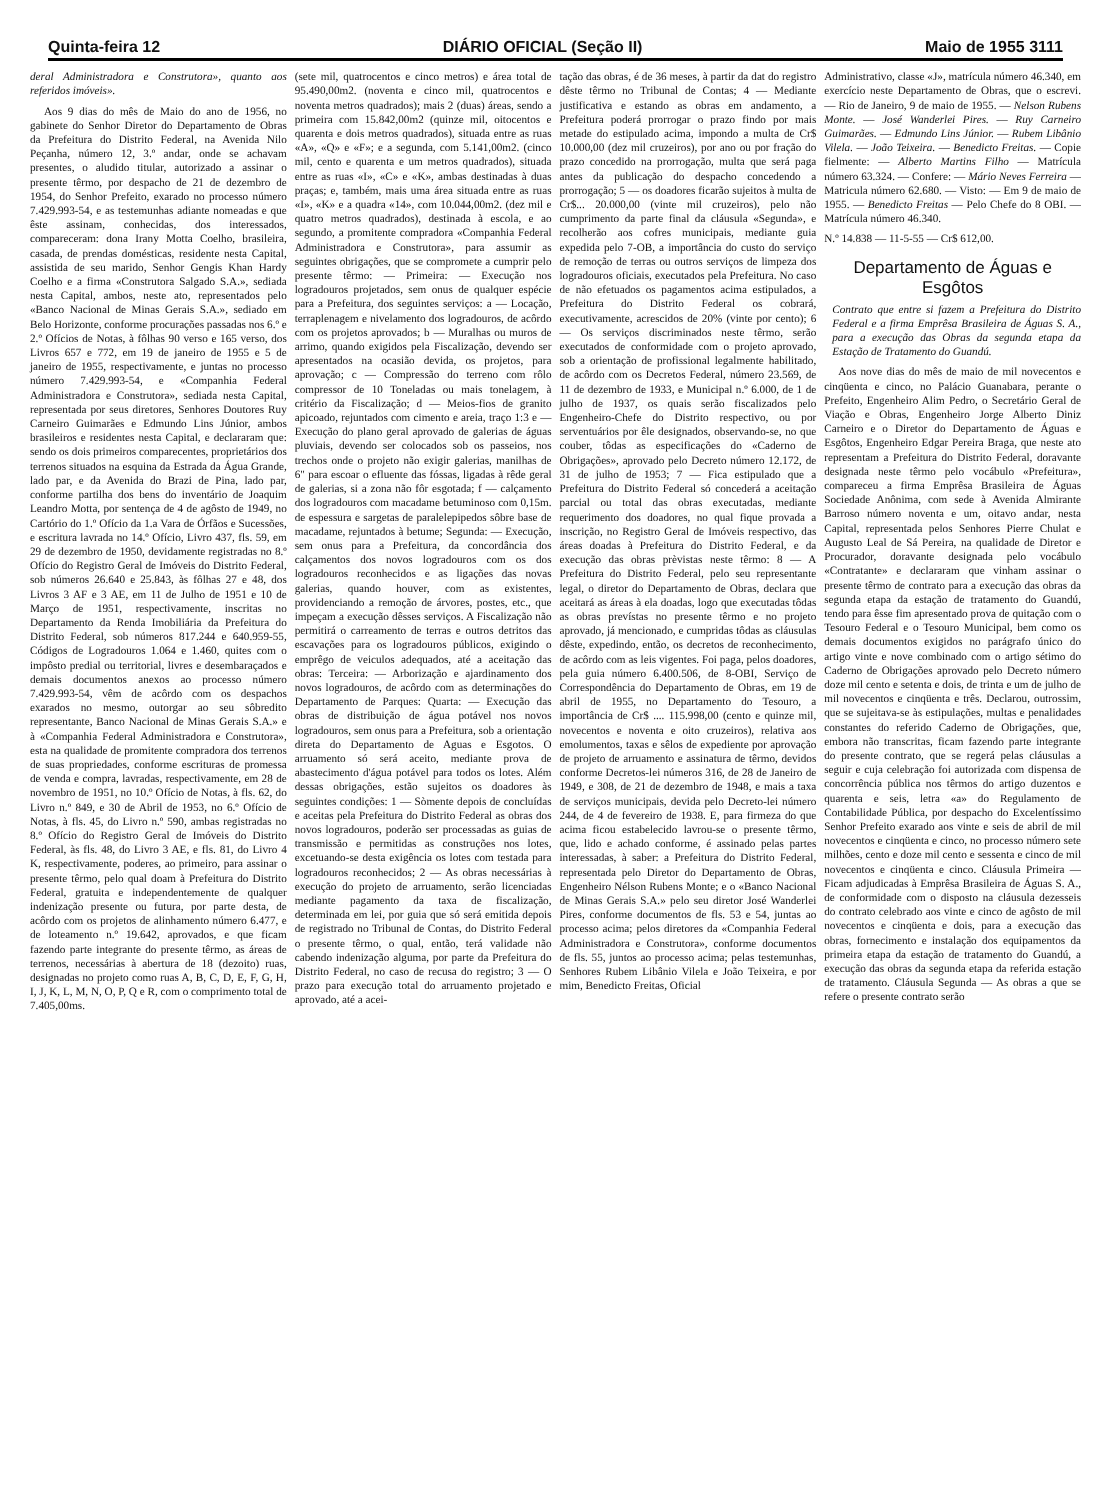Quinta-feira 12 DIÁRIO OFICIAL (Seção II) Maio de 1955 3111
deral Administradora e Construtora», quanto aos referidos imóveis».
Aos 9 dias do mês de Maio do ano de 1956, no gabinete do Senhor Diretor do Departamento de Obras da Prefeitura do Distrito Federal, na Avenida Nilo Peçanha, número 12, 3.º andar, onde se achavam presentes, o aludido titular, autorizado a assinar o presente têrmo, por despacho de 21 de dezembro de 1954, do Senhor Prefeito, exarado no processo número 7.429.993-54, e as testemunhas adiante nomeadas e que êste assinam, conhecidas, dos interessados, compareceram: dona Irany Motta Coelho, brasileira, casada, de prendas domésticas, residente nesta Capital, assistida de seu marido, Senhor Gengis Khan Hardy Coelho e a firma «Construtora Salgado S.A.», sediada nesta Capital, ambos, neste ato, representados pelo «Banco Nacional de Minas Gerais S.A.», sediado em Belo Horizonte, conforme procurações passadas nos 6.º e 2.º Ofícios de Notas, à fôlhas 90 verso e 165 verso, dos Livros 657 e 772, em 19 de janeiro de 1955 e 5 de janeiro de 1955, respectivamente, e juntas no processo número 7.429.993-54, e «Companhia Federal Administradora e Construtora», sediada nesta Capital, representada por seus diretores, Senhores Doutores Ruy Carneiro Guimarães e Edmundo Lins Júnior, ambos brasileiros e residentes nesta Capital, e declararam que: sendo os dois primeiros comparecentes, proprietários dos terrenos situados na esquina da Estrada da Água Grande, lado par, e da Avenida do Brazi de Pina, lado par, conforme partilha dos bens do inventário de Joaquim Leandro Motta, por sentença de 4 de agôsto de 1949, no Cartório do 1.º Ofício da 1.a Vara de Órfãos e Sucessões, e escritura lavrada no 14.º Ofício, Livro 437, fls. 59, em 29 de dezembro de 1950, devidamente registradas no 8.º Ofício do Registro Geral de Imóveis do Distrito Federal, sob números 26.640 e 25.843, às fôlhas 27 e 48, dos Livros 3 AF e 3 AE, em 11 de Julho de 1951 e 10 de Março de 1951, respectivamente, inscritas no Departamento da Renda Imobiliária da Prefeitura do Distrito Federal, sob números 817.244 e 640.959-55, Códigos de Logradouros 1.064 e 1.460, quites com o impôsto predial ou territorial, livres e desembaraçados e demais documentos anexos ao processo número 7.429.993-54, vêm de acôrdo com os despachos exarados no mesmo, outorgar ao seu sôbredito representante, Banco Nacional de Minas Gerais S.A.» e à «Companhia Federal Administradora e Construtora», esta na qualidade de promitente compradora dos terrenos de suas propriedades, conforme escrituras de promessa de venda e compra, lavradas, respectivamente, em 28 de novembro de 1951, no 10.º Ofício de Notas, à fls. 62, do Livro n.º 849, e 30 de Abril de 1953, no 6.º Ofício de Notas, à fls. 45, do Livro n.º 590, ambas registradas no 8.º Ofício do Registro Geral de Imóveis do Distrito Federal, às fls. 48, do Livro 3 AE, e fls. 81, do Livro 4 K, respectivamente, poderes, ao primeiro, para assinar o presente têrmo, pelo qual doam à Prefeitura do Distrito Federal, gratuita e independentemente de qualquer indenização presente ou futura, por parte desta, de acôrdo com os projetos de alinhamento número 6.477, e de loteamento n.º 19.642, aprovados, e que ficam fazendo parte integrante do presente têrmo, as áreas de terrenos, necessárias à abertura de 18 (dezoito) ruas, designadas no projeto como ruas A, B, C, D, E, F, G, H, I, J, K, L, M, N, O, P, Q e R, com o comprimento total de 7.405,00ms.
(sete mil, quatrocentos e cinco metros) e área total de 95.490,00m2. (noventa e cinco mil, quatrocentos e noventa metros quadrados); mais 2 (duas) áreas, sendo a primeira com 15.842,00m2 (quinze mil, oitocentos e quarenta e dois metros quadrados), situada entre as ruas «A», «Q» e «F»; e a segunda, com 5.141,00m2. (cinco mil, cento e quarenta e um metros quadrados), situada entre as ruas «I», «C» e «K», ambas destinadas à duas praças; e, também, mais uma área situada entre as ruas «I», «K» e a quadra «14», com 10.044,00m2. (dez mil e quatro metros quadrados), destinada à escola, e ao segundo, a promitente compradora «Companhia Federal Administradora e Construtora», para assumir as seguintes obrigações, que se compromete a cumprir pelo presente têrmo: — Primeira: — Execução nos logradouros projetados, sem onus de qualquer espécie para a Prefeitura, dos seguintes serviços: a — Locação, terraplenagem e nivelamento dos logradouros, de acôrdo com os projetos aprovados; b — Muralhas ou muros de arrimo, quando exigidos pela Fiscalização, devendo ser apresentados na ocasião devida, os projetos, para aprovação; c — Compressão do terreno com rôlo compressor de 10 Toneladas ou mais tonelagem, à critério da Fiscalização; d — Meios-fios de granito apicoado, rejuntados com cimento e areia, traço 1:3 e — Execução do plano geral aprovado de galerias de águas pluviais, devendo ser colocados sob os passeios, nos trechos onde o projeto não exigir galerias, manilhas de 6" para escoar o efluente das fóssas, ligadas à rêde geral de galerias, si a zona não fôr esgotada; f — calçamento dos logradouros com macadame betuminoso com 0,15m. de espessura e sargetas de paralelepipedos sôbre base de macadame, rejuntados à betume; Segunda: — Execução, sem onus para a Prefeitura, da concordância dos calçamentos dos novos logradouros com os dos logradouros reconhecidos e as ligações das novas galerias, quando houver, com as existentes, providenciando a remoção de árvores, postes, etc., que impeçam a execução dêsses serviços. A Fiscalização não permitirá o carreamento de terras e outros detritos das escavações para os logradouros públicos, exigindo o emprêgo de veiculos adequados, até a aceitação das obras: Terceira: — Arborização e ajardinamento dos novos logradouros, de acôrdo com as determinações do Departamento de Parques: Quarta: — Execução das obras de distribuição de água potável nos novos logradouros, sem onus para a Prefeitura, sob a orientação direta do Departamento de Aguas e Esgotos. O arruamento só será aceito, mediante prova de abastecimento d'água potável para todos os lotes. Além dessas obrigações, estão sujeitos os doadores às seguintes condições: 1 — Sòmente depois de concluídas e aceitas pela Prefeitura do Distrito Federal as obras dos novos logradouros, poderão ser processadas as guias de transmissão e permitidas as construções nos lotes, excetuando-se desta exigência os lotes com testada para logradouros reconhecidos; 2 — As obras necessárias à execução do projeto de arruamento, serão licenciadas mediante pagamento da taxa de fiscalização, determinada em lei, por guia que só será emitida depois de registrado no Tribunal de Contas, do Distrito Federal o presente têrmo, o qual, então, terá validade não cabendo indenização alguma, por parte da Prefeitura do Distrito Federal, no caso de recusa do registro; 3 — O prazo para execução total do arruamento projetado e aprovado, até a acei-
tação das obras, é de 36 meses, à partir da dat do registro dêste têrmo no Tribunal de Contas; 4 — Mediante justificativa e estando as obras em andamento, a Prefeitura poderá prorrogar o prazo findo por mais metade do estipulado acima, impondo a multa de Cr$ 10.000,00 (dez mil cruzeiros), por ano ou por fração do prazo concedido na prorrogação, multa que será paga antes da publicação do despacho concedendo a prorrogação; 5 — os doadores ficarão sujeitos à multa de Cr$... 20.000,00 (vinte mil cruzeiros), pelo não cumprimento da parte final da cláusula «Segunda», e recolherão aos cofres municipais, mediante guia expedida pelo 7-OB, a importância do custo do serviço de remoção de terras ou outros serviços de limpeza dos logradouros oficiais, executados pela Prefeitura. No caso de não efetuados os pagamentos acima estipulados, a Prefeitura do Distrito Federal os cobrará, executivamente, acrescidos de 20% (vinte por cento); 6 — Os serviços discriminados neste têrmo, serão executados de conformidade com o projeto aprovado, sob a orientação de profissional legalmente habilitado, de acôrdo com os Decretos Federal, número 23.569, de 11 de dezembro de 1933, e Municipal n.º 6.000, de 1 de julho de 1937, os quais serão fiscalizados pelo Engenheiro-Chefe do Distrito respectivo, ou por serventuários por êle designados, observando-se, no que couber, tôdas as especificações do «Caderno de Obrigações», aprovado pelo Decreto número 12.172, de 31 de julho de 1953; 7 — Fica estipulado que a Prefeitura do Distrito Federal só concederá a aceitação parcial ou total das obras executadas, mediante requerimento dos doadores, no qual fique provada a inscrição, no Registro Geral de Imóveis respectivo, das áreas doadas à Prefeitura do Distrito Federal, e da execução das obras prèvistas neste têrmo: 8 — A Prefeitura do Distrito Federal, pelo seu representante legal, o diretor do Departamento de Obras, declara que aceitará as áreas à ela doadas, logo que executadas tôdas as obras prevístas no presente têrmo e no projeto aprovado, já mencionado, e cumpridas tôdas as cláusulas dêste, expedindo, então, os decretos de reconhecimento, de acôrdo com as leis vigentes. Foi paga, pelos doadores, pela guia número 6.400.506, de 8-OBI, Serviço de Correspondência do Departamento de Obras, em 19 de abril de 1955, no Departamento do Tesouro, a importância de Cr$ .... 115.998,00 (cento e quinze mil, novecentos e noventa e oito cruzeiros), relativa aos emolumentos, taxas e sêlos de expediente por aprovação de projeto de arruamento e assinatura de têrmo, devidos conforme Decretos-lei números 316, de 28 de Janeiro de 1949, e 308, de 21 de dezembro de 1948, e mais a taxa de serviços municipais, devida pelo Decreto-lei número 244, de 4 de fevereiro de 1938. E, para firmeza do que acima ficou estabelecido lavrou-se o presente têrmo, que, lido e achado conforme, é assinado pelas partes interessadas, à saber: a Prefeitura do Distrito Federal, representada pelo Diretor do Departamento de Obras, Engenheiro Nélson Rubens Monte; e o «Banco Nacional de Minas Gerais S.A.» pelo seu diretor José Wanderlei Pires, conforme documentos de fls. 53 e 54, juntas ao processo acima; pelos diretores da «Companhia Federal Administradora e Construtora», conforme documentos de fls. 55, juntos ao processo acima; pelas testemunhas, Senhores Rubem Libânio Vilela e João Teixeira, e por mim, Benedicto Freitas, Oficial
Administrativo, classe «J», matrícula número 46.340, em exercício neste Departamento de Obras, que o escrevi. — Rio de Janeiro, 9 de maio de 1955. — Nelson Rubens Monte. — José Wanderlei Pires. — Ruy Carneiro Guimarães. — Edmundo Lins Júnior. — Rubem Libânio Vilela. — João Teixeira. — Benedicto Freitas. — Copie fielmente: — Alberto Martins Filho — Matrícula número 63.324. — Confere: — Mário Neves Ferreira — Matricula número 62.680. — Visto: — Em 9 de maio de 1955. — Benedicto Freitas — Pelo Chefe do 8 OBI. — Matrícula número 46.340.
N.º 14.838 — 11-5-55 — Cr$ 612,00.
Departamento de Águas e Esgôtos
Contrato que entre si fazem a Prefeitura do Distrito Federal e a firma Emprêsa Brasileira de Águas S. A., para a execução das Obras da segunda etapa da Estação de Tratamento do Guandú.
Aos nove dias do mês de maio de mil novecentos e cinqüenta e cinco, no Palácio Guanabara, perante o Prefeito, Engenheiro Alim Pedro, o Secretário Geral de Viação e Obras, Engenheiro Jorge Alberto Diniz Carneiro e o Diretor do Departamento de Águas e Esgôtos, Engenheiro Edgar Pereira Braga, que neste ato representam a Prefeitura do Distrito Federal, doravante designada neste têrmo pelo vocábulo «Prefeitura», compareceu a firma Emprêsa Brasileira de Águas Sociedade Anônima, com sede à Avenida Almirante Barroso número noventa e um, oitavo andar, nesta Capital, representada pelos Senhores Pierre Chulat e Augusto Leal de Sá Pereira, na qualidade de Diretor e Procurador, doravante designada pelo vocábulo «Contratante» e declararam que vinham assinar o presente têrmo de contrato para a execução das obras da segunda etapa da estação de tratamento do Guandú, tendo para êsse fim apresentado prova de quitação com o Tesouro Federal e o Tesouro Municipal, bem como os demais documentos exigidos no parágrafo único do artigo vinte e nove combinado com o artigo sétimo do Caderno de Obrigações aprovado pelo Decreto número doze mil cento e setenta e dois, de trinta e um de julho de mil novecentos e cinqüenta e três. Declarou, outrossim, que se sujeitava-se às estipulações, multas e penalidades constantes do referido Caderno de Obrigações, que, embora não transcritas, ficam fazendo parte integrante do presente contrato, que se regerá pelas cláusulas a seguir e cuja celebração foi autorizada com dispensa de concorrência pública nos têrmos do artigo duzentos e quarenta e seis, letra «a» do Regulamento de Contabilidade Pública, por despacho do Excelentíssimo Senhor Prefeito exarado aos vinte e seis de abril de mil novecentos e cinqüenta e cinco, no processo número sete milhões, cento e doze mil cento e sessenta e cinco de mil novecentos e cinqüenta e cinco. Cláusula Primeira — Ficam adjudicadas à Emprêsa Brasileira de Águas S. A., de conformidade com o disposto na cláusula dezesseis do contrato celebrado aos vinte e cinco de agôsto de mil novecentos e cinqüenta e dois, para a execução das obras, fornecimento e instalação dos equipamentos da primeira etapa da estação de tratamento do Guandú, a execução das obras da segunda etapa da referida estação de tratamento. Cláusula Segunda — As obras a que se refere o presente contrato serão